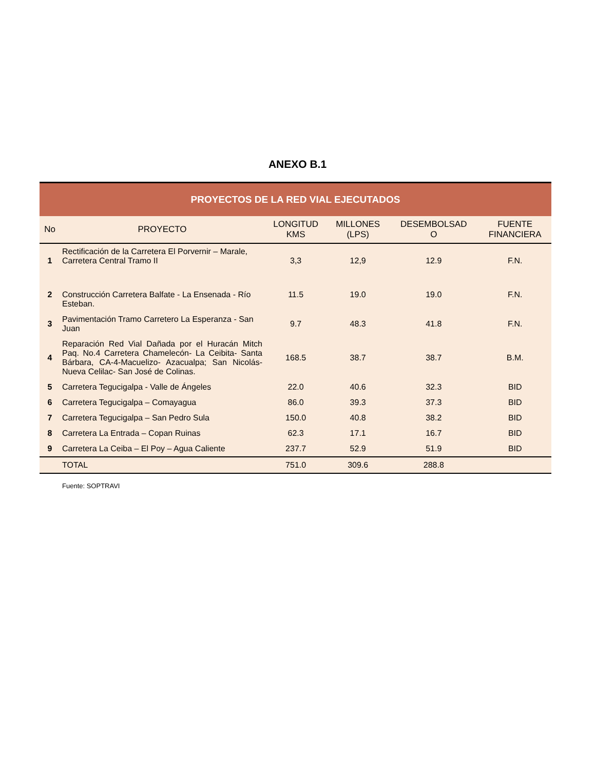ANEXO B.1
| PROYECTOS DE LA RED VIAL EJECUTADOS | | | | | |
| No | PROYECTO | LONGITUD KMS | MILLONES (LPS) | DESEMBOLSAD O | FUENTE FINANCIERA |
| 1 | Rectificación de la Carretera El Porvernir – Marale, Carretera Central Tramo II | 3,3 | 12,9 | 12.9 | F.N. |
| 2 | Construcción Carretera Balfate - La Ensenada - Río Esteban. | 11.5 | 19.0 | 19.0 | F.N. |
| 3 | Pavimentación Tramo Carretero La Esperanza - San Juan | 9.7 | 48.3 | 41.8 | F.N. |
| 4 | Reparación Red Vial Dañada por el Huracán Mitch Paq. No.4 Carretera Chamelecón- La Ceibita- Santa Bárbara, CA-4-Macuelizo- Azacualpa; San Nicolás- Nueva Celilac- San José de Colinas. | 168.5 | 38.7 | 38.7 | B.M. |
| 5 | Carretera Tegucigalpa - Valle de Ángeles | 22.0 | 40.6 | 32.3 | BID |
| 6 | Carretera Tegucigalpa – Comayagua | 86.0 | 39.3 | 37.3 | BID |
| 7 | Carretera Tegucigalpa – San Pedro Sula | 150.0 | 40.8 | 38.2 | BID |
| 8 | Carretera La Entrada – Copan Ruinas | 62.3 | 17.1 | 16.7 | BID |
| 9 | Carretera La Ceiba – El Poy – Agua Caliente | 237.7 | 52.9 | 51.9 | BID |
| | TOTAL | 751.0 | 309.6 | 288.8 | |
Fuente: SOPTRAVI